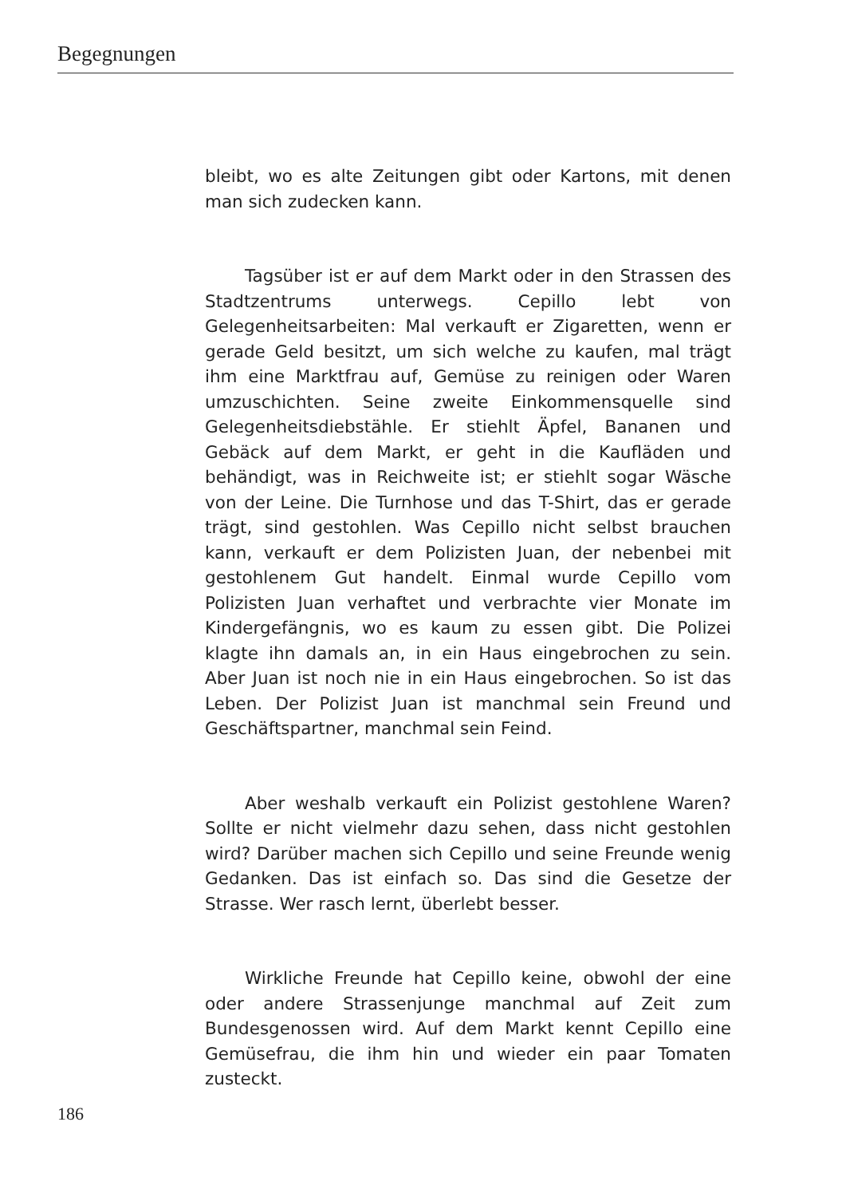Begegnungen
bleibt, wo es alte Zeitungen gibt oder Kartons, mit denen man sich zudecken kann.
Tagsüber ist er auf dem Markt oder in den Strassen des Stadtzentrums unterwegs. Cepillo lebt von Gelegenheitsarbeiten: Mal verkauft er Zigaretten, wenn er gerade Geld besitzt, um sich welche zu kaufen, mal trägt ihm eine Marktfrau auf, Gemüse zu reinigen oder Waren umzuschichten. Seine zweite Einkommensquelle sind Gelegenheitsdiebstähle. Er stiehlt Äpfel, Bananen und Gebäck auf dem Markt, er geht in die Kaufläden und behändigt, was in Reichweite ist; er stiehlt sogar Wäsche von der Leine. Die Turnhose und das T-Shirt, das er gerade trägt, sind gestohlen. Was Cepillo nicht selbst brauchen kann, verkauft er dem Polizisten Juan, der nebenbei mit gestohlenem Gut handelt. Einmal wurde Cepillo vom Polizisten Juan verhaftet und verbrachte vier Monate im Kindergefängnis, wo es kaum zu essen gibt. Die Polizei klagte ihn damals an, in ein Haus eingebrochen zu sein. Aber Juan ist noch nie in ein Haus eingebrochen. So ist das Leben. Der Polizist Juan ist manchmal sein Freund und Geschäftspartner, manchmal sein Feind.
Aber weshalb verkauft ein Polizist gestohlene Waren? Sollte er nicht vielmehr dazu sehen, dass nicht gestohlen wird? Darüber machen sich Cepillo und seine Freunde wenig Gedanken. Das ist einfach so. Das sind die Gesetze der Strasse. Wer rasch lernt, überlebt besser.
Wirkliche Freunde hat Cepillo keine, obwohl der eine oder andere Strassenjunge manchmal auf Zeit zum Bundesgenossen wird. Auf dem Markt kennt Cepillo eine Gemüsefrau, die ihm hin und wieder ein paar Tomaten zusteckt.
186